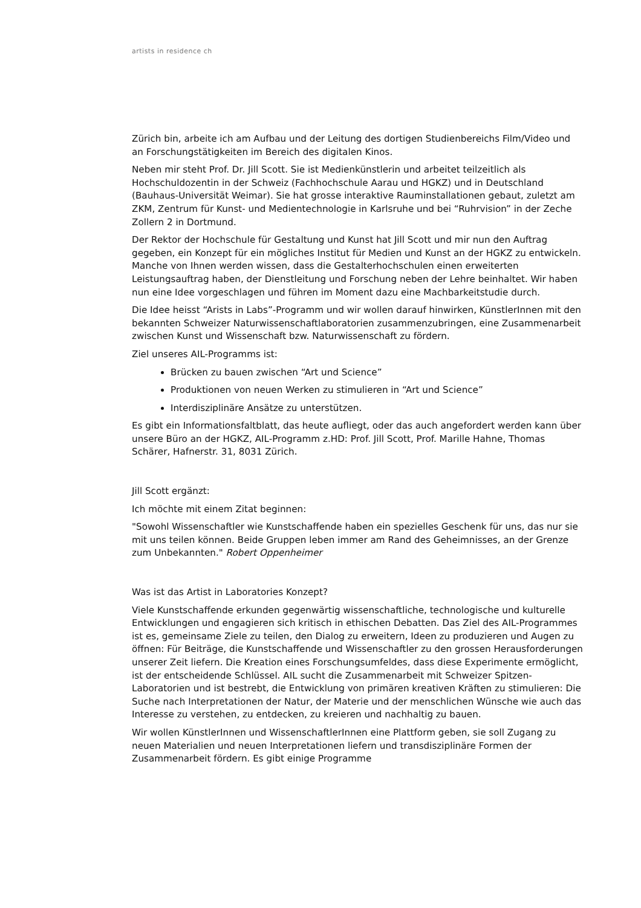artists in residence ch
Zürich bin, arbeite ich am Aufbau und der Leitung des dortigen Studienbereichs Film/Video und an Forschungstätigkeiten im Bereich des digitalen Kinos.
Neben mir steht Prof. Dr. Jill Scott. Sie ist Medienkünstlerin und arbeitet teilzeitlich als Hochschuldozentin in der Schweiz (Fachhochschule Aarau und HGKZ) und in Deutschland (Bauhaus-Universität Weimar). Sie hat grosse interaktive Rauminstallationen gebaut, zuletzt am ZKM, Zentrum für Kunst- und Medientechnologie in Karlsruhe und bei “Ruhrvision” in der Zeche Zollern 2 in Dortmund.
Der Rektor der Hochschule für Gestaltung und Kunst hat Jill Scott und mir nun den Auftrag gegeben, ein Konzept für ein mögliches Institut für Medien und Kunst an der HGKZ zu entwickeln. Manche von Ihnen werden wissen, dass die Gestalterhochschulen einen erweiterten Leistungsauftrag haben, der Dienstleitung und Forschung neben der Lehre beinhaltet. Wir haben nun eine Idee vorgeschlagen und führen im Moment dazu eine Machbarkeitstudie durch.
Die Idee heisst “Arists in Labs”-Programm und wir wollen darauf hinwirken, KünstlerInnen mit den bekannten Schweizer Naturwissenschaftlaboratorien zusammenzubringen, eine Zusammenarbeit zwischen Kunst und Wissenschaft bzw. Naturwissenschaft zu fördern.
Ziel unseres AIL-Programms ist:
Brücken zu bauen zwischen “Art und Science”
Produktionen von neuen Werken zu stimulieren in “Art und Science”
Interdisziplinäre Ansätze zu unterstützen.
Es gibt ein Informationsfaltblatt, das heute aufliegt, oder das auch angefordert werden kann über unsere Büro an der HGKZ, AIL-Programm z.HD: Prof. Jill Scott, Prof. Marille Hahne, Thomas Schärer, Hafnerstr. 31, 8031 Zürich.
Jill Scott ergänzt:
Ich möchte mit einem Zitat beginnen:
"Sowohl Wissenschaftler wie Kunstschaffende haben ein spezielles Geschenk für uns, das nur sie mit uns teilen können. Beide Gruppen leben immer am Rand des Geheimnisses, an der Grenze zum Unbekannten." Robert Oppenheimer
Was ist das Artist in Laboratories Konzept?
Viele Kunstschaffende erkunden gegenwärtig wissenschaftliche, technologische und kulturelle Entwicklungen und engagieren sich kritisch in ethischen Debatten. Das Ziel des AIL-Programmes ist es, gemeinsame Ziele zu teilen, den Dialog zu erweitern, Ideen zu produzieren und Augen zu öffnen: Für Beiträge, die Kunstschaffende und Wissenschaftler zu den grossen Herausforderungen unserer Zeit liefern. Die Kreation eines Forschungsumfeldes, dass diese Experimente ermöglicht, ist der entscheidende Schlüssel. AIL sucht die Zusammenarbeit mit Schweizer Spitzen-Laboratorien und ist bestrebt, die Entwicklung von primären kreativen Kräften zu stimulieren: Die Suche nach Interpretationen der Natur, der Materie und der menschlichen Wünsche wie auch das Interesse zu verstehen, zu entdecken, zu kreieren und nachhaltig zu bauen.
Wir wollen KünstlerInnen und WissenschaftlerInnen eine Plattform geben, sie soll Zugang zu neuen Materialien und neuen Interpretationen liefern und transdisziplinäre Formen der Zusammenarbeit fördern. Es gibt einige Programme